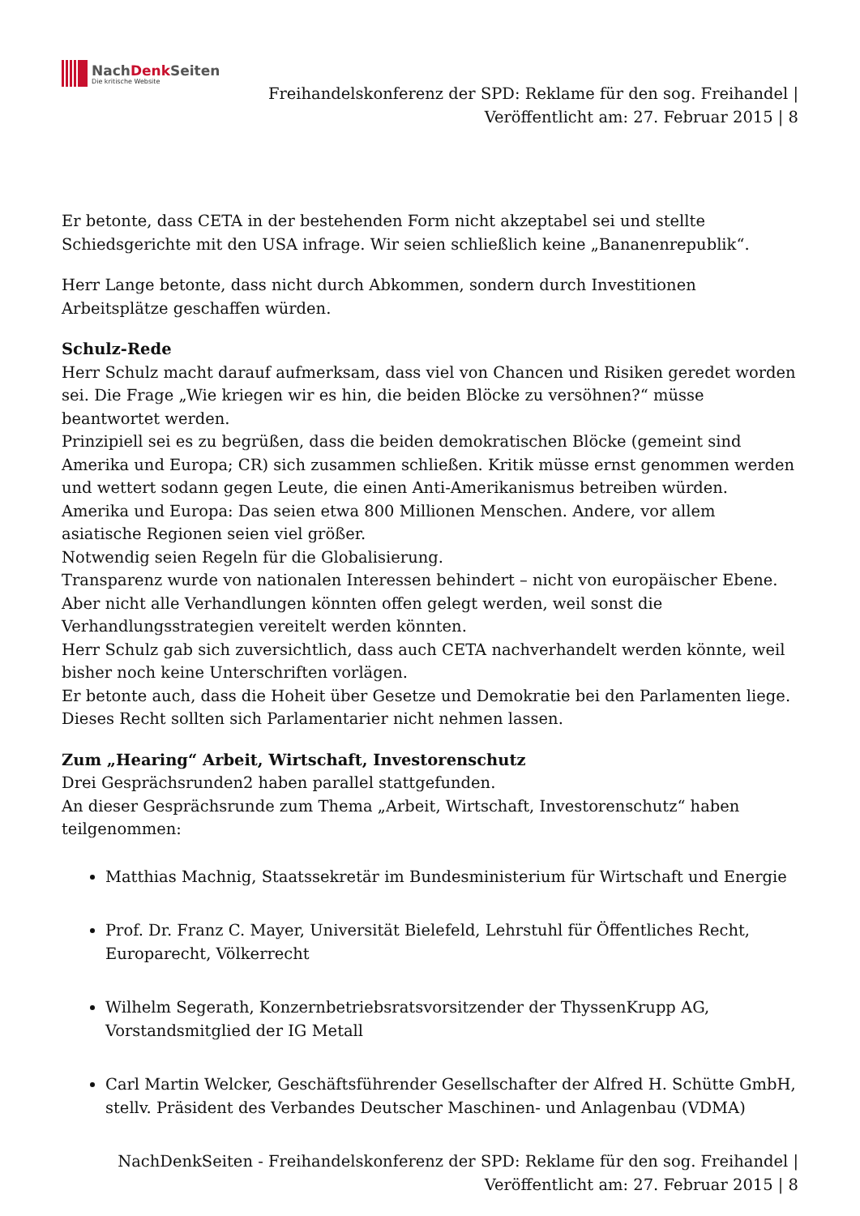NachDenk Seiten
Die kritische Website
Freihandelskonferenz der SPD: Reklame für den sog. Freihandel |
Veröffentlicht am: 27. Februar 2015 | 8
Er betonte, dass CETA in der bestehenden Form nicht akzeptabel sei und stellte Schiedsgerichte mit den USA infrage. Wir seien schließlich keine „Bananenrepublik“.
Herr Lange betonte, dass nicht durch Abkommen, sondern durch Investitionen Arbeitsplätze geschaffen würden.
Schulz-Rede
Herr Schulz macht darauf aufmerksam, dass viel von Chancen und Risiken geredet worden sei. Die Frage „Wie kriegen wir es hin, die beiden Blöcke zu versöhnen?“ müsse beantwortet werden.
Prinzipiell sei es zu begrüßen, dass die beiden demokratischen Blöcke (gemeint sind Amerika und Europa; CR) sich zusammen schließen. Kritik müsse ernst genommen werden und wettert sodann gegen Leute, die einen Anti-Amerikanismus betreiben würden. Amerika und Europa: Das seien etwa 800 Millionen Menschen. Andere, vor allem asiatische Regionen seien viel größer.
Notwendig seien Regeln für die Globalisierung.
Transparenz wurde von nationalen Interessen behindert – nicht von europäischer Ebene. Aber nicht alle Verhandlungen könnten offen gelegt werden, weil sonst die Verhandlungsstrategien vereitelt werden könnten.
Herr Schulz gab sich zuversichtlich, dass auch CETA nachverhandelt werden könnte, weil bisher noch keine Unterschriften vorlägen.
Er betonte auch, dass die Hoheit über Gesetze und Demokratie bei den Parlamenten liege. Dieses Recht sollten sich Parlamentarier nicht nehmen lassen.
Zum „Hearing“ Arbeit, Wirtschaft, Investorenschutz
Drei Gesprächsrunden2 haben parallel stattgefunden.
An dieser Gesprächsrunde zum Thema „Arbeit, Wirtschaft, Investorenschutz“ haben teilgenommen:
Matthias Machnig, Staatssekretär im Bundesministerium für Wirtschaft und Energie
Prof. Dr. Franz C. Mayer, Universität Bielefeld, Lehrstuhl für Öffentliches Recht, Europarecht, Völkerrecht
Wilhelm Segerath, Konzernbetriebsratsvorsitzender der ThyssenKrupp AG, Vorstandsmitglied der IG Metall
Carl Martin Welcker, Geschäftsführender Gesellschafter der Alfred H. Schütte GmbH, stellv. Präsident des Verbandes Deutscher Maschinen- und Anlagenbau (VDMA)
NachDenkSeiten - Freihandelskonferenz der SPD: Reklame für den sog. Freihandel |
Veröffentlicht am: 27. Februar 2015 | 8